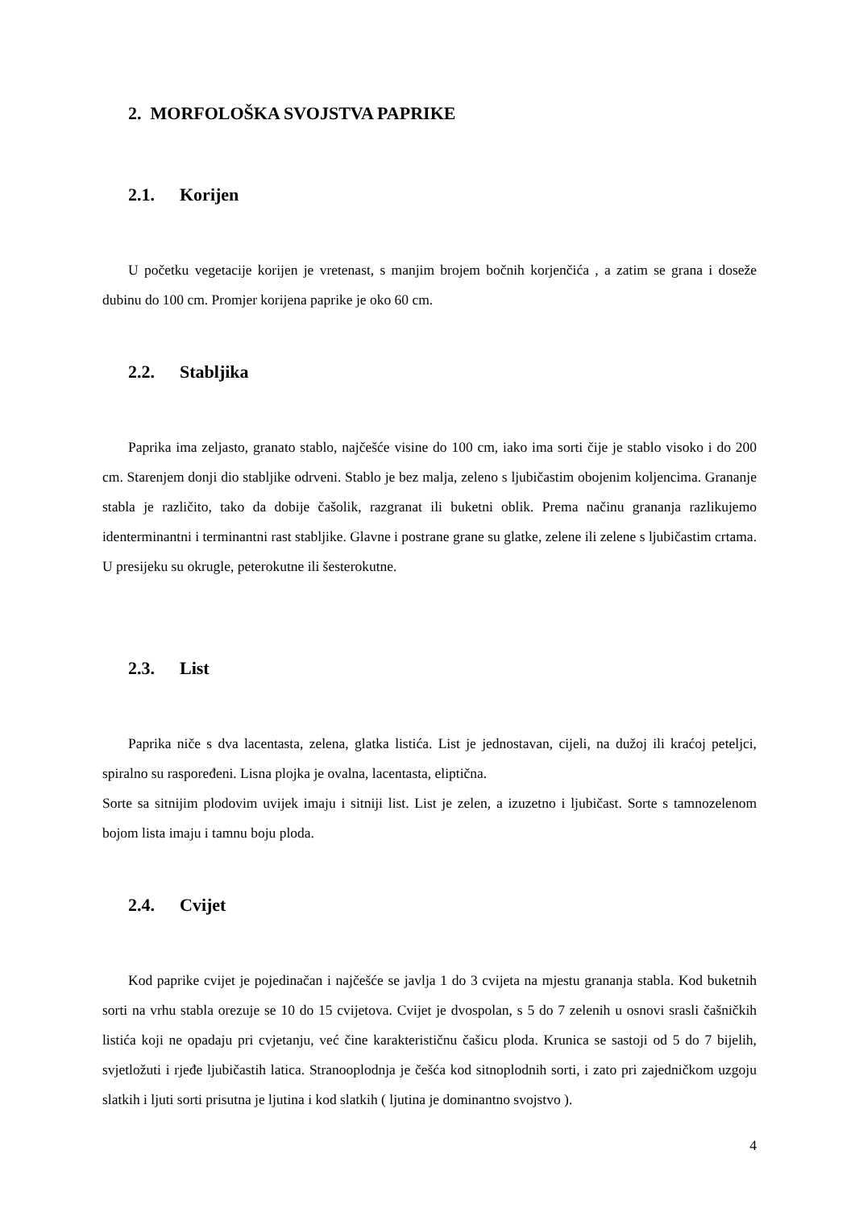2. MORFOLOŠKA SVOJSTVA PAPRIKE
2.1. Korijen
U početku vegetacije korijen je vretenast, s manjim brojem bočnih korjenčića , a zatim se grana i doseže dubinu do 100 cm. Promjer korijena paprike je oko 60 cm.
2.2. Stabljika
Paprika ima zeljasto, granato stablo, najčešće visine do 100 cm, iako ima sorti čije je stablo visoko i do 200 cm. Starenjem donji dio stabljike odrveni. Stablo je bez malja, zeleno s ljubičastim obojenim koljencima. Grananje stabla je različito, tako da dobije čašolik, razgranat ili buketni oblik. Prema načinu grananja razlikujemo identerminantni i terminantni rast stabljike. Glavne i postrane grane su glatke, zelene ili zelene s ljubičastim crtama. U presijeku su okrugle, peterokutne ili šesterokutne.
2.3. List
Paprika niče s dva lacentasta, zelena, glatka listića. List je jednostavan, cijeli, na dužoj ili kraćoj peteljci, spiralno su raspoređeni. Lisna plojka je ovalna, lacentasta, eliptična.
Sorte sa sitnijim plodovim uvijek imaju i sitniji list. List je zelen, a izuzetno i ljubičast. Sorte s tamnozelenom bojom lista imaju i tamnu boju ploda.
2.4. Cvijet
Kod paprike cvijet je pojedinačan i najčešće se javlja 1 do 3 cvijeta na mjestu grananja stabla. Kod buketnih sorti na vrhu stabla orezuje se 10 do 15 cvijetova. Cvijet je dvospolan, s 5 do 7 zelenih u osnovi srasli čašničkih listića koji ne opadaju pri cvjetanju, već čine karakterističnu čašicu ploda. Krunica se sastoji od 5 do 7 bijelih, svjetložuti i rjeđe ljubičastih latica. Stranooplodnja je češća kod sitnoplodnih sorti, i zato pri zajedničkom uzgoju slatkih i ljuti sorti prisutna je ljutina i kod slatkih ( ljutina je dominantno svojstvo ).
4